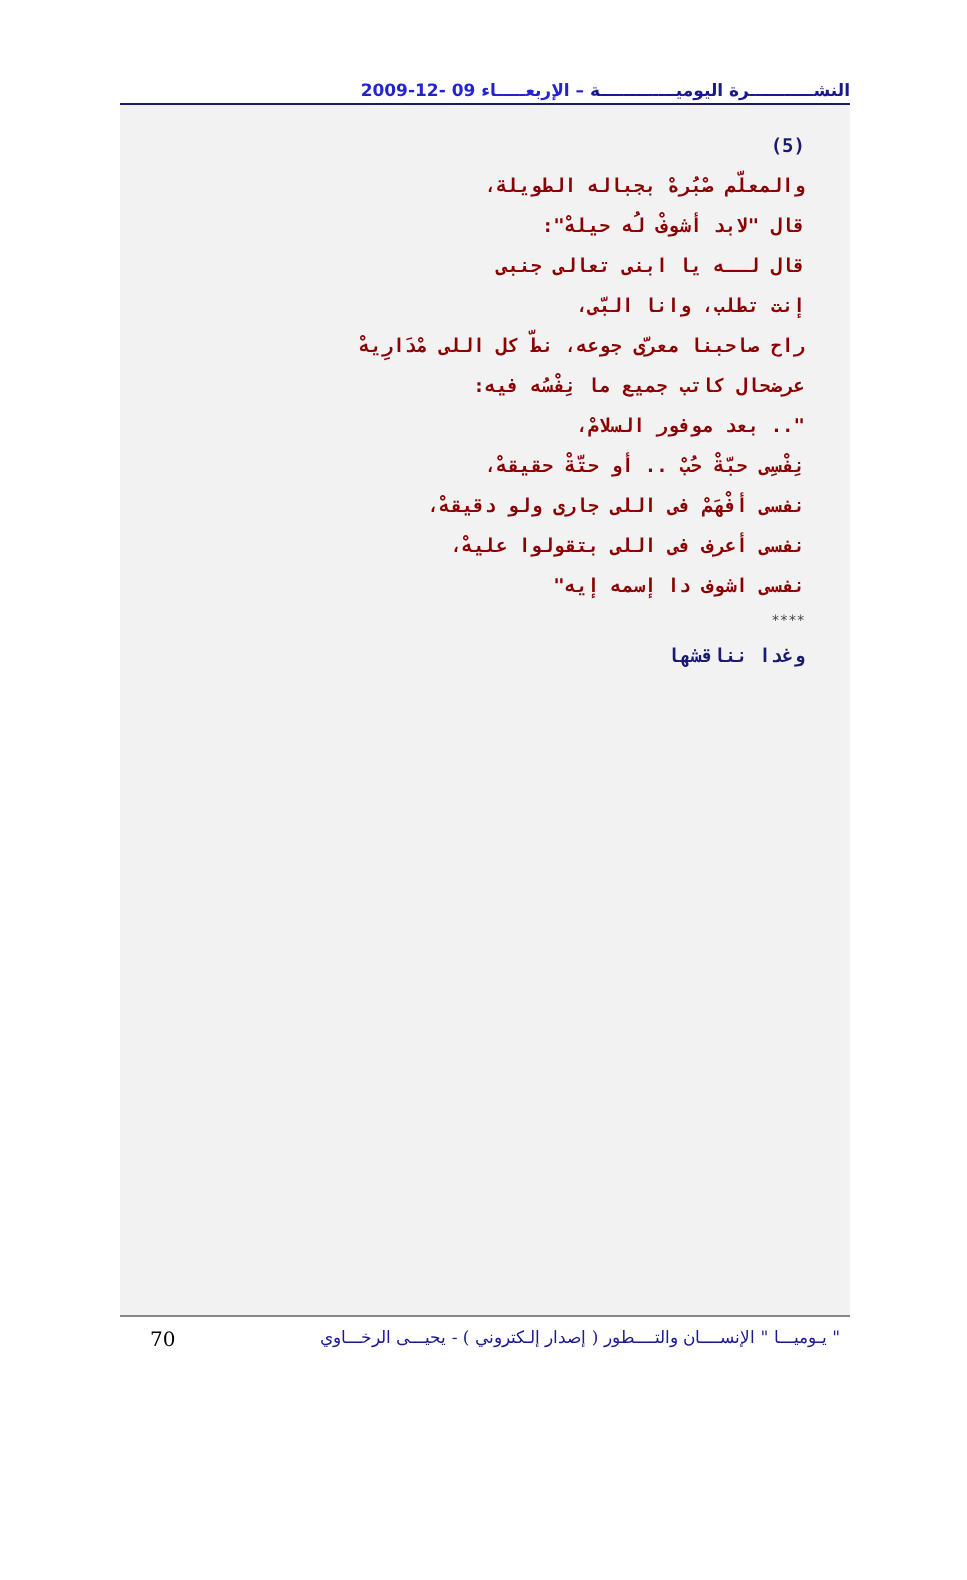النشـــــــــــرة اليوميـــــــــــــة – الإربعـــــاء 09 -12-2009
(5)
والمعلّم صْبُرهْ بجباله الطويلة،
قال "لابد أشوفْ لُه حيلهْ":
قال لــه يا ابنى تعالى جنبى
إنت تطلب، وانا البّى،
راح صاحبنا معرّى جوعه، نطّ كل اللى مْدَارِيهْ
عرضحال كاتب جميع ما نِفْسُه فيه:
".. بعد موفور السلامْ،
نِفْسِى حبّةْ حُبْ .. أو حتّةْ حقيقهْ،
نفسى أفْهَمْ فى اللى جارى ولو دقيقهْ،
نفسى أعرف فى اللى بتقولوا عليهْ،
نفسى اشوف دا إسمه إيه"
****
وغدا نناقشها
70 " يـوميـــا " الإنســــان والتــــطور ( إصدار إلـكتروني ) - يحيـــى الرخـــاوي